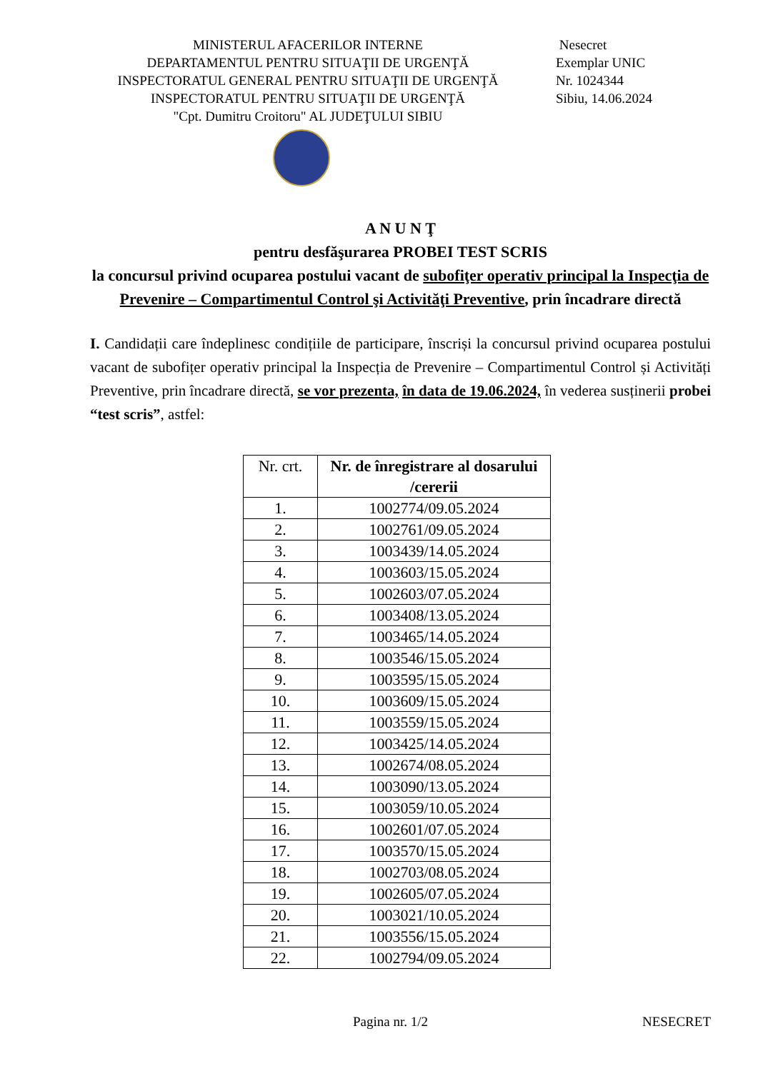MINISTERUL AFACERILOR INTERNE
DEPARTAMENTUL PENTRU SITUAŢII DE URGENŢĂ
INSPECTORATUL GENERAL PENTRU SITUAŢII DE URGENŢĂ
INSPECTORATUL PENTRU SITUAŢII DE URGENŢĂ
"Cpt. Dumitru Croitoru" AL JUDEŢULUI SIBIU
Nesecret
Exemplar UNIC
Nr. 1024344
Sibiu, 14.06.2024
A N U N Ţ
pentru desfăşurarea PROBEI TEST SCRIS
la concursul privind ocuparea postului vacant de subofiţer operativ principal la Inspecţia de Prevenire – Compartimentul Control şi Activităţi Preventive, prin încadrare directă
I. Candidații care îndeplinesc condițiile de participare, înscriși la concursul privind ocuparea postului vacant de subofițer operativ principal la Inspecția de Prevenire – Compartimentul Control și Activități Preventive, prin încadrare directă, se vor prezenta, în data de 19.06.2024, în vederea susținerii probei “test scris”, astfel:
| Nr. crt. | Nr. de înregistrare al dosarului /cererii |
| --- | --- |
| 1. | 1002774/09.05.2024 |
| 2. | 1002761/09.05.2024 |
| 3. | 1003439/14.05.2024 |
| 4. | 1003603/15.05.2024 |
| 5. | 1002603/07.05.2024 |
| 6. | 1003408/13.05.2024 |
| 7. | 1003465/14.05.2024 |
| 8. | 1003546/15.05.2024 |
| 9. | 1003595/15.05.2024 |
| 10. | 1003609/15.05.2024 |
| 11. | 1003559/15.05.2024 |
| 12. | 1003425/14.05.2024 |
| 13. | 1002674/08.05.2024 |
| 14. | 1003090/13.05.2024 |
| 15. | 1003059/10.05.2024 |
| 16. | 1002601/07.05.2024 |
| 17. | 1003570/15.05.2024 |
| 18. | 1002703/08.05.2024 |
| 19. | 1002605/07.05.2024 |
| 20. | 1003021/10.05.2024 |
| 21. | 1003556/15.05.2024 |
| 22. | 1002794/09.05.2024 |
Pagina nr. 1/2 NESECRET